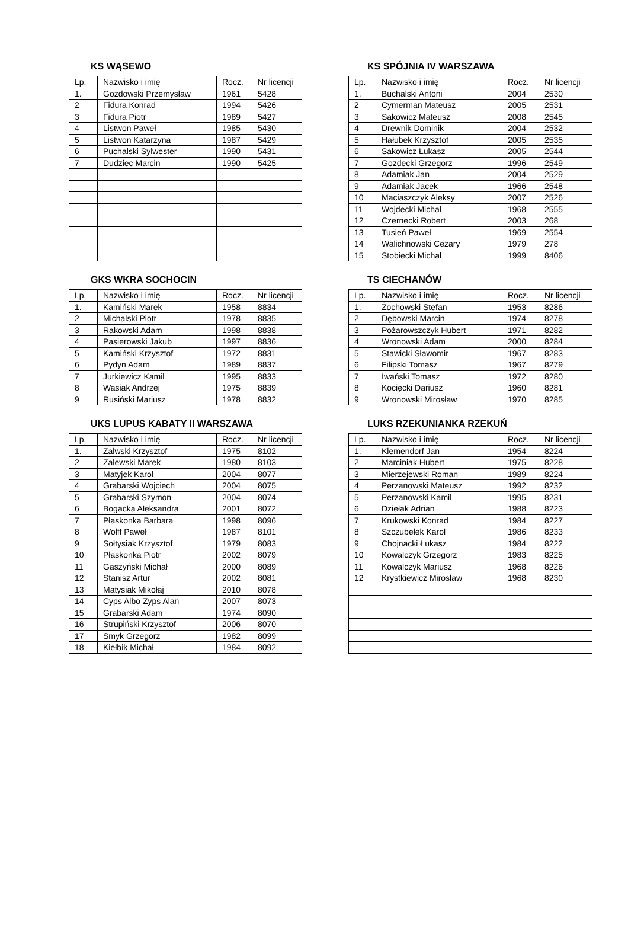KS WĄSEWO
| Lp. | Nazwisko i imię | Rocz. | Nr licencji |
| --- | --- | --- | --- |
| 1. | Gozdowski Przemysław | 1961 | 5428 |
| 2 | Fidura Konrad | 1994 | 5426 |
| 3 | Fidura Piotr | 1989 | 5427 |
| 4 | Listwon Paweł | 1985 | 5430 |
| 5 | Listwon Katarzyna | 1987 | 5429 |
| 6 | Puchalski Sylwester | 1990 | 5431 |
| 7 | Dudziec Marcin | 1990 | 5425 |
KS SPÓJNIA IV WARSZAWA
| Lp. | Nazwisko i imię | Rocz. | Nr licencji |
| --- | --- | --- | --- |
| 1. | Buchalski Antoni | 2004 | 2530 |
| 2 | Cymerman Mateusz | 2005 | 2531 |
| 3 | Sakowicz Mateusz | 2008 | 2545 |
| 4 | Drewnik Dominik | 2004 | 2532 |
| 5 | Hałubek Krzysztof | 2005 | 2535 |
| 6 | Sakowicz Łukasz | 2005 | 2544 |
| 7 | Gozdecki Grzegorz | 1996 | 2549 |
| 8 | Adamiak Jan | 2004 | 2529 |
| 9 | Adamiak Jacek | 1966 | 2548 |
| 10 | Maciaszczyk Aleksy | 2007 | 2526 |
| 11 | Wojdecki Michał | 1968 | 2555 |
| 12 | Czernecki Robert | 2003 | 268 |
| 13 | Tusień Paweł | 1969 | 2554 |
| 14 | Walichnowski Cezary | 1979 | 278 |
| 15 | Stobiecki Michał | 1999 | 8406 |
GKS WKRA SOCHOCIN
| Lp. | Nazwisko i imię | Rocz. | Nr licencji |
| --- | --- | --- | --- |
| 1. | Kamiński Marek | 1958 | 8834 |
| 2 | Michalski Piotr | 1978 | 8835 |
| 3 | Rakowski Adam | 1998 | 8838 |
| 4 | Pasierowski Jakub | 1997 | 8836 |
| 5 | Kamiński Krzysztof | 1972 | 8831 |
| 6 | Pydyn Adam | 1989 | 8837 |
| 7 | Jurkiewicz Kamil | 1995 | 8833 |
| 8 | Wasiak Andrzej | 1975 | 8839 |
| 9 | Rusiński Mariusz | 1978 | 8832 |
TS CIECHANÓW
| Lp. | Nazwisko i imię | Rocz. | Nr licencji |
| --- | --- | --- | --- |
| 1. | Żochowski Stefan | 1953 | 8286 |
| 2 | Dębowski Marcin | 1974 | 8278 |
| 3 | Pożarowszczyk Hubert | 1971 | 8282 |
| 4 | Wronowski Adam | 2000 | 8284 |
| 5 | Stawicki Sławomir | 1967 | 8283 |
| 6 | Filipski Tomasz | 1967 | 8279 |
| 7 | Iwański Tomasz | 1972 | 8280 |
| 8 | Kocięcki Dariusz | 1960 | 8281 |
| 9 | Wronowski Mirosław | 1970 | 8285 |
UKS LUPUS KABATY II WARSZAWA
| Lp. | Nazwisko i imię | Rocz. | Nr licencji |
| --- | --- | --- | --- |
| 1. | Zalwski Krzysztof | 1975 | 8102 |
| 2 | Zalewski Marek | 1980 | 8103 |
| 3 | Matyjek Karol | 2004 | 8077 |
| 4 | Grabarski Wojciech | 2004 | 8075 |
| 5 | Grabarski Szymon | 2004 | 8074 |
| 6 | Bogacka Aleksandra | 2001 | 8072 |
| 7 | Płaskonka Barbara | 1998 | 8096 |
| 8 | Wolff Paweł | 1987 | 8101 |
| 9 | Sołtysiak Krzysztof | 1979 | 8083 |
| 10 | Płaskonka Piotr | 2002 | 8079 |
| 11 | Gaszyński Michał | 2000 | 8089 |
| 12 | Stanisz Artur | 2002 | 8081 |
| 13 | Matysiak Mikołaj | 2010 | 8078 |
| 14 | Cyps Albo Zyps Alan | 2007 | 8073 |
| 15 | Grabarski Adam | 1974 | 8090 |
| 16 | Strupiński Krzysztof | 2006 | 8070 |
| 17 | Smyk Grzegorz | 1982 | 8099 |
| 18 | Kiełbik Michał | 1984 | 8092 |
LUKS RZEKUNIANKA RZEKUŃ
| Lp. | Nazwisko i imię | Rocz. | Nr licencji |
| --- | --- | --- | --- |
| 1. | Klemendorf Jan | 1954 | 8224 |
| 2 | Marciniak Hubert | 1975 | 8228 |
| 3 | Mierzejewski Roman | 1989 | 8224 |
| 4 | Perzanowski Mateusz | 1992 | 8232 |
| 5 | Perzanowski Kamil | 1995 | 8231 |
| 6 | Dziełak Adrian | 1988 | 8223 |
| 7 | Krukowski Konrad | 1984 | 8227 |
| 8 | Szczubełek Karol | 1986 | 8233 |
| 9 | Chojnacki Łukasz | 1984 | 8222 |
| 10 | Kowalczyk Grzegorz | 1983 | 8225 |
| 11 | Kowalczyk Mariusz | 1968 | 8226 |
| 12 | Krystkiewicz Mirosław | 1968 | 8230 |